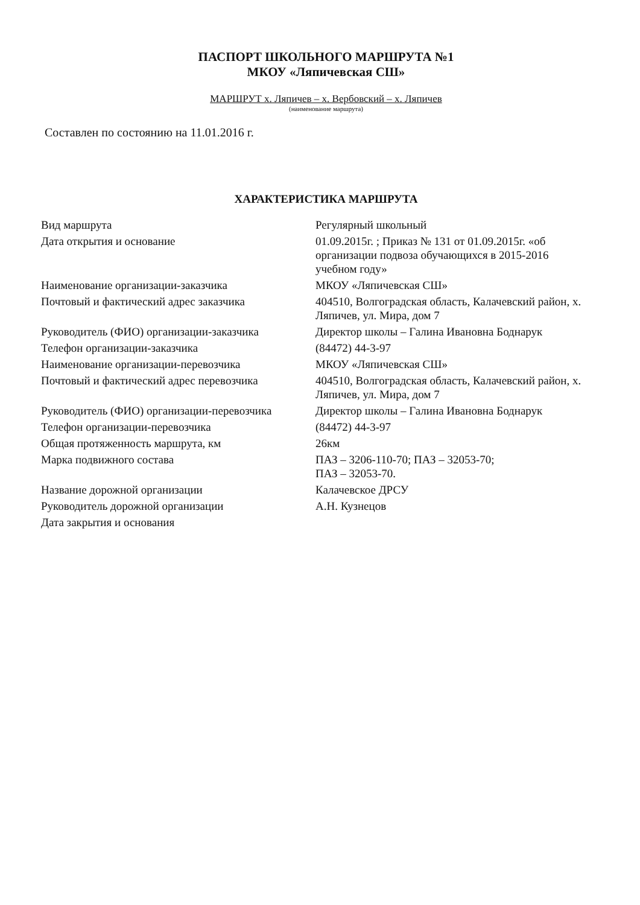ПАСПОРТ ШКОЛЬНОГО МАРШРУТА №1
МКОУ «Ляпичевская СШ»
МАРШРУТ х. Ляпичев – х. Вербовский – х. Ляпичев
(наименование маршрута)
Составлен по состоянию на 11.01.2016 г.
ХАРАКТЕРИСТИКА МАРШРУТА
| Вид маршрута | Регулярный школьный |
| Дата открытия и основание | 01.09.2015г. ; Приказ № 131 от 01.09.2015г. «об организации подвоза обучающихся в 2015-2016 учебном году» |
| Наименование организации-заказчика | МКОУ «Ляпичевская СШ» |
| Почтовый и фактический адрес заказчика | 404510, Волгоградская область, Калачевский район, х. Ляпичев, ул. Мира, дом 7 |
| Руководитель (ФИО) организации-заказчика | Директор школы – Галина Ивановна Боднарук |
| Телефон организации-заказчика | (84472) 44-3-97 |
| Наименование организации-перевозчика | МКОУ «Ляпичевская СШ» |
| Почтовый и фактический адрес перевозчика | 404510, Волгоградская область, Калачевский район, х. Ляпичев, ул. Мира, дом 7 |
| Руководитель (ФИО) организации-перевозчика | Директор школы – Галина Ивановна Боднарук |
| Телефон организации-перевозчика | (84472) 44-3-97 |
| Общая протяженность маршрута, км | 26км |
| Марка подвижного состава | ПАЗ – 3206-110-70; ПАЗ – 32053-70; ПАЗ – 32053-70. |
| Название дорожной организации | Калачевское ДРСУ |
| Руководитель дорожной организации | А.Н. Кузнецов |
| Дата закрытия и основания | |